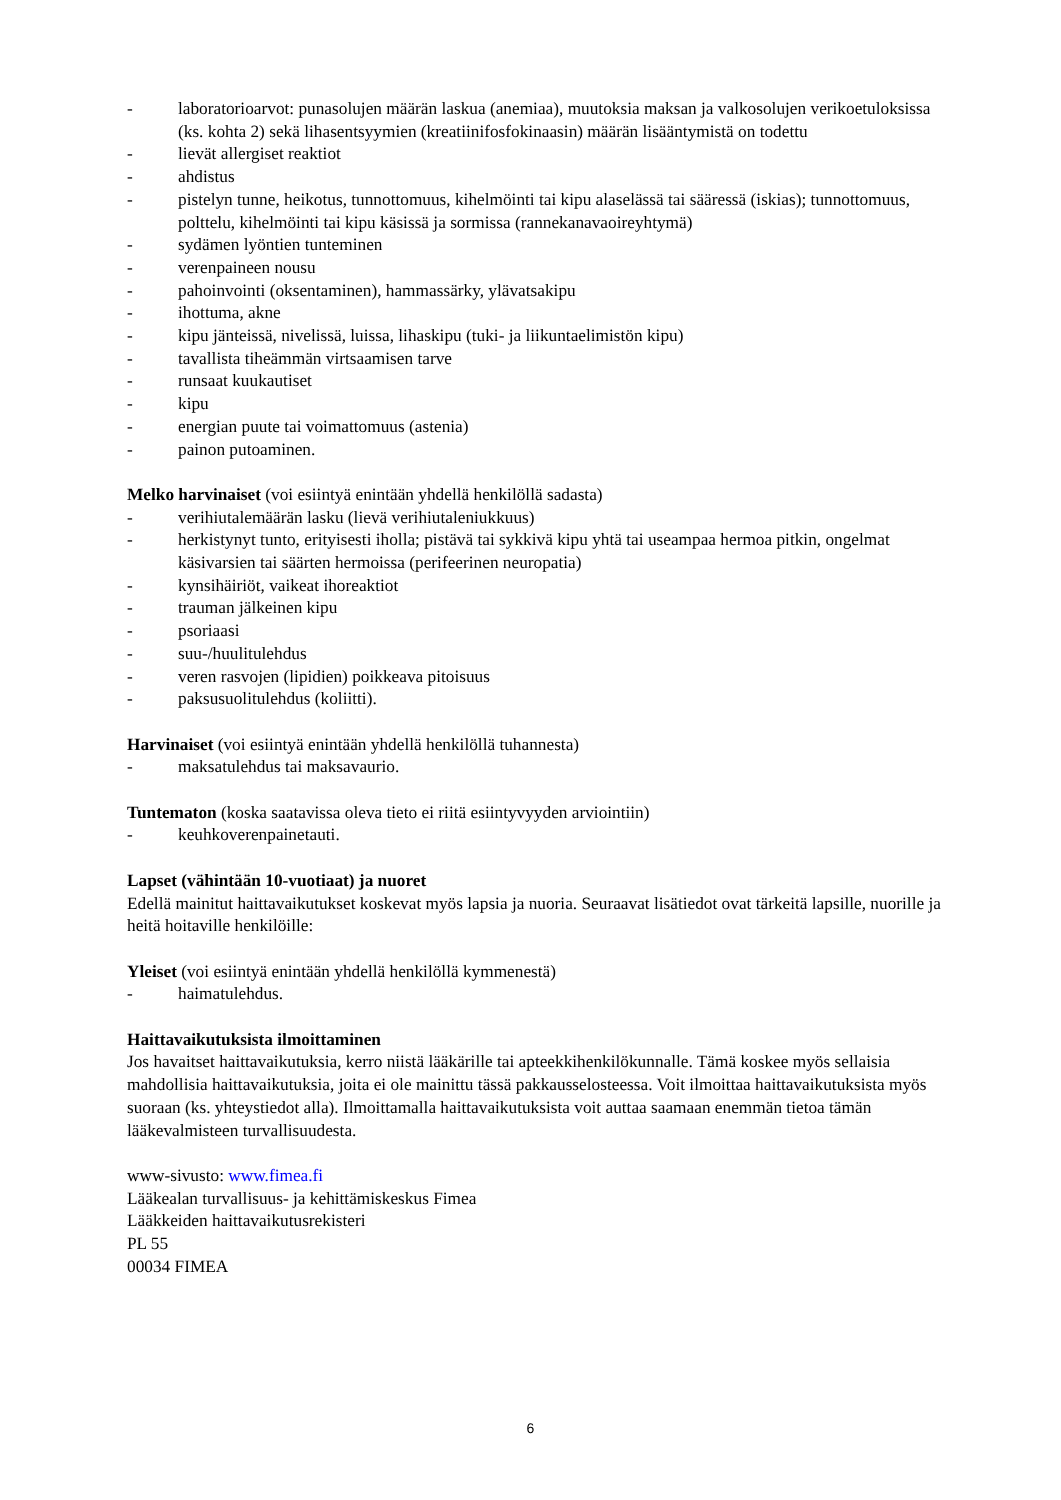- laboratorioarvot: punasolujen määrän laskua (anemiaa), muutoksia maksan ja valkosolujen verikoetuloksissa (ks. kohta 2) sekä lihasentsyymien (kreatiinifosfokinaasin) määrän lisääntymistä on todettu
- lievät allergiset reaktiot
- ahdistus
- pistelyn tunne, heikotus, tunnottomuus, kihelmöinti tai kipu alaselässä tai sääressä (iskias); tunnottomuus, polttelu, kihelmöinti tai kipu käsissä ja sormissa (rannekanavaoireyhtymä)
- sydämen lyöntien tunteminen
- verenpaineen nousu
- pahoinvointi (oksentaminen), hammassärky, ylävatsakipu
- ihottuma, akne
- kipu jänteissä, nivelissä, luissa, lihaskipu (tuki- ja liikuntaelimistön kipu)
- tavallista tiheämmän virtsaamisen tarve
- runsaat kuukautiset
- kipu
- energian puute tai voimattomuus (astenia)
- painon putoaminen.
Melko harvinaiset (voi esiintyä enintään yhdellä henkilöllä sadasta)
- verihiutalemäärän lasku (lievä verihiutaleniukkuus)
- herkistynyt tunto, erityisesti iholla; pistävä tai sykkivä kipu yhtä tai useampaa hermoa pitkin, ongelmat käsivarsien tai säärten hermoissa (perifeerinen neuropatia)
- kynsihäiriöt, vaikeat ihoreaktiot
- trauman jälkeinen kipu
- psoriaasi
- suu-/huulitulehdus
- veren rasvojen (lipidien) poikkeava pitoisuus
- paksusuolitulehdus (koliitti).
Harvinaiset (voi esiintyä enintään yhdellä henkilöllä tuhannesta)
- maksatulehdus tai maksavaurio.
Tuntematon (koska saatavissa oleva tieto ei riitä esiintyvyyden arviointiin)
- keuhkoverenpainetauti.
Lapset (vähintään 10-vuotiaat) ja nuoret
Edellä mainitut haittavaikutukset koskevat myös lapsia ja nuoria. Seuraavat lisätiedot ovat tärkeitä lapsille, nuorille ja heitä hoitaville henkilöille:
Yleiset (voi esiintyä enintään yhdellä henkilöllä kymmenestä)
- haimatulehdus.
Haittavaikutuksista ilmoittaminen
Jos havaitset haittavaikutuksia, kerro niistä lääkärille tai apteekkihenkilökunnalle. Tämä koskee myös sellaisia mahdollisia haittavaikutuksia, joita ei ole mainittu tässä pakkausselosteessa. Voit ilmoittaa haittavaikutuksista myös suoraan (ks. yhteystiedot alla). Ilmoittamalla haittavaikutuksista voit auttaa saamaan enemmän tietoa tämän lääkevalmisteen turvallisuudesta.
www-sivusto: www.fimea.fi
Lääkealan turvallisuus- ja kehittämiskeskus Fimea
Lääkkeiden haittavaikutusrekisteri
PL 55
00034 FIMEA
6